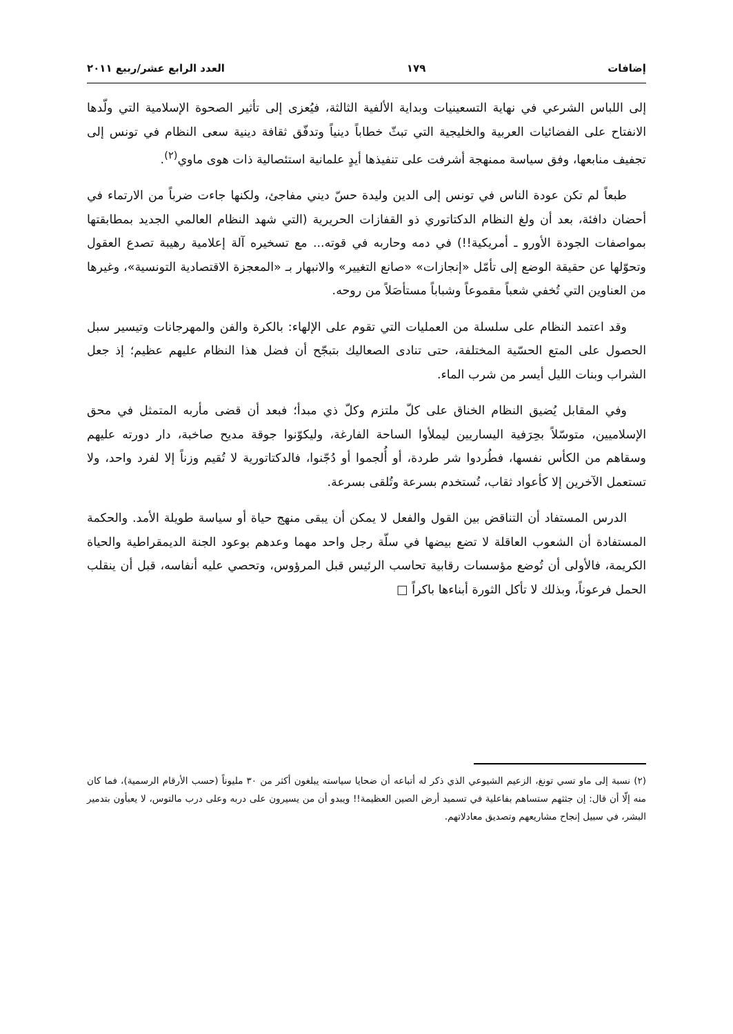إضافات ١٧٩ العدد الرابع عشر/ربيع ٢٠١١
إلى اللباس الشرعي في نهاية التسعينيات وبداية الألفية الثالثة، فيُعزى إلى تأثير الصحوة الإسلامية التي ولّدها الانفتاح على الفضائيات العربية والخليجية التي تبثّ خطاباً دينياً وتدفّق ثقافة دينية سعى النظام في تونس إلى تجفيف منابعها، وفق سياسة ممنهجة أشرفت على تنفيذها أيدٍ علمانية استئصالية ذات هوى ماوي<sup>(٢)</sup>.
طبعاً لم تكن عودة الناس في تونس إلى الدين وليدة حسّ ديني مفاجئ، ولكنها جاءت ضرباً من الارتماء في أحضان دافئة، بعد أن ولغ النظام الدكتاتوري ذو القفازات الحريرية (التي شهد النظام العالمي الجديد بمطابقتها بمواصفات الجودة الأورو ـ أمريكية!!) في دمه وحاربه في قوته... مع تسخيره آلة إعلامية رهيبة تصدع العقول وتحوّلها عن حقيقة الوضع إلى تأمّل «إنجازات» «صانع التغيير» والانبهار بـ «المعجزة الاقتصادية التونسية»، وغيرها من العناوين التي تُخفي شعباً مقموعاً وشباباً مستأصَلاً من روحه.
وقد اعتمد النظام على سلسلة من العمليات التي تقوم على الإلهاء: بالكرة والفن والمهرجانات وتيسير سبل الحصول على المتع الحسّية المختلفة، حتى تنادى الصعاليك بتبجّح أن فضل هذا النظام عليهم عظيم؛ إذ جعل الشراب وبنات الليل أيسر من شرب الماء.
وفي المقابل يُضيق النظام الخناق على كلّ ملتزم وكلّ ذي مبدأ؛ فبعد أن قضى مأربه المتمثل في محق الإسلاميين، متوسّلاً بحِرَفية اليساريين ليملأوا الساحة الفارغة، وليكوّنوا جوقة مديح صاخبة، دار دورته عليهم وسقاهم من الكأس نفسها، فطُردوا شر طردة، أو أُلجموا أو دُجّنوا، فالدكتاتورية لا تُقيم وزناً إلا لفرد واحد، ولا تستعمل الآخرين إلا كأعواد ثقاب، تُستخدم بسرعة وتُلقى بسرعة.
الدرس المستفاد أن التناقض بين القول والفعل لا يمكن أن يبقى منهج حياة أو سياسة طويلة الأمد. والحكمة المستفادة أن الشعوب العاقلة لا تضع بيضها في سلّة رجل واحد مهما وعدهم بوعود الجنة الديمقراطية والحياة الكريمة، فالأولى أن تُوضع مؤسسات رقابية تحاسب الرئيس قبل المرؤوس، وتحصي عليه أنفاسه، قبل أن ينقلب الحمل فرعوناً، وبذلك لا تأكل الثورة أبناءها باكراً □
(٢) نسبة إلى ماو تسي تونغ، الزعيم الشيوعي الذي ذكر له أتباعه أن ضحايا سياسته يبلغون أكثر من ٣٠ مليوناً (حسب الأرقام الرسمية)، فما كان منه إلّا أن قال: إن جثثهم ستساهم بفاعلية في تسميد أرض الصين العظيمة!! ويبدو أن من يسيرون على دربه وعلى درب مالتوس، لا يعبأون بتدمير البشر، في سبيل إنجاح مشاريعهم وتصديق معادلاتهم.